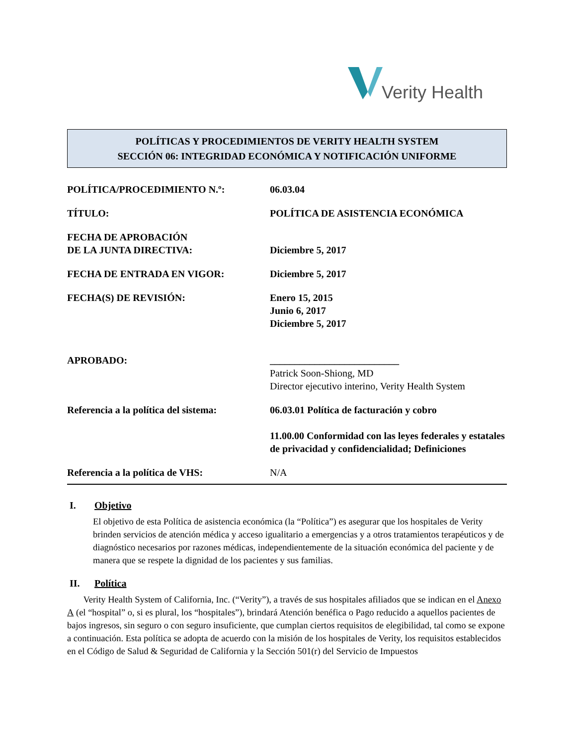Verity Health
POLÍTICAS Y PROCEDIMIENTOS DE VERITY HEALTH SYSTEM
SECCIÓN 06: INTEGRIDAD ECONÓMICA Y NOTIFICACIÓN UNIFORME
| POLÍTICA/PROCEDIMIENTO N.º: | 06.03.04 |
| TÍTULO: | POLÍTICA DE ASISTENCIA ECONÓMICA |
| FECHA DE APROBACIÓN DE LA JUNTA DIRECTIVA: | Diciembre 5, 2017 |
| FECHA DE ENTRADA EN VIGOR: | Diciembre 5, 2017 |
| FECHA(S) DE REVISIÓN: | Enero 15, 2015 Junio 6, 2017 Diciembre 5, 2017 |
| APROBADO: | __________________________ Patrick Soon-Shiong, MD Director ejecutivo interino, Verity Health System |
| Referencia a la política del sistema: | 06.03.01 Política de facturación y cobro 11.00.00 Conformidad con las leyes federales y estatales de privacidad y confidencialidad; Definiciones |
| Referencia a la política de VHS: | N/A |
I. Objetivo
El objetivo de esta Política de asistencia económica (la “Política”) es asegurar que los hospitales de Verity brinden servicios de atención médica y acceso igualitario a emergencias y a otros tratamientos terapéuticos y de diagnóstico necesarios por razones médicas, independientemente de la situación económica del paciente y de manera que se respete la dignidad de los pacientes y sus familias.
II. Política
Verity Health System of California, Inc. (“Verity”), a través de sus hospitales afiliados que se indican en el Anexo A (el “hospital” o, si es plural, los “hospitales”), brindará Atención benéfica o Pago reducido a aquellos pacientes de bajos ingresos, sin seguro o con seguro insuficiente, que cumplan ciertos requisitos de elegibilidad, tal como se expone a continuación. Esta política se adopta de acuerdo con la misión de los hospitales de Verity, los requisitos establecidos en el Código de Salud & Seguridad de California y la Sección 501(r) del Servicio de Impuestos